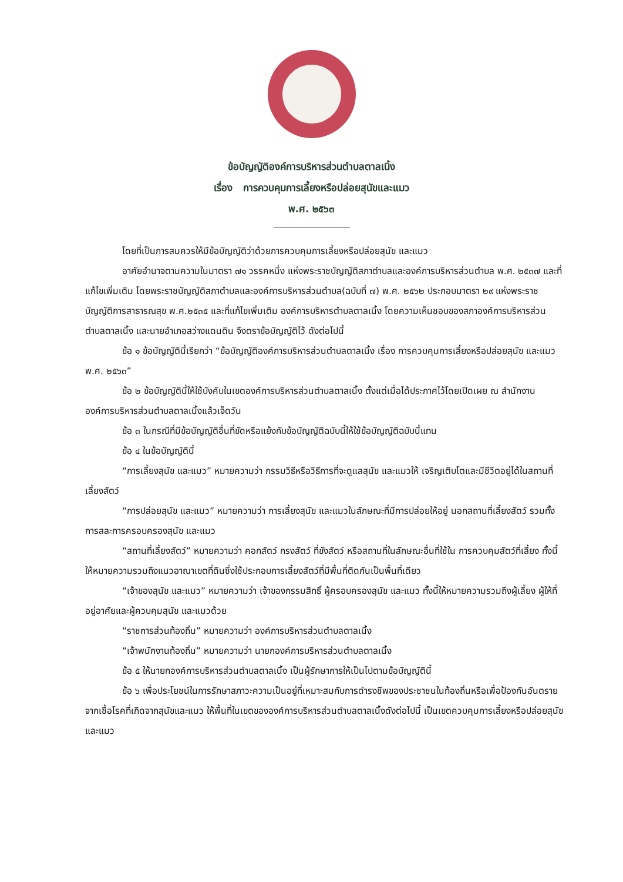ข้อบัญญัติองค์การบริหารส่วนตำบลตาลเนิ้ง
เรื่อง การควบคุมการเลี้ยงหรือปล่อยสุนัขและแมว
พ.ศ. ๒๕๖๓
โดยที่เป็นการสมควรให้มีข้อบัญญัติว่าด้วยการควบคุมการเลี้ยงหรือปล่อยสุนัข และแมว
อาศัยอำนาจตามความในมาตรา ๗๑ วรรคหนึ่ง แห่งพระราชบัญญัติสภาตำบลและองค์การบริหารส่วนตำบล พ.ศ. ๒๕๓๗ และที่แก้ไขเพิ่มเติม โดยพระราชบัญญัติสภาตำบลและองค์การบริหารส่วนตำบล(ฉบับที่ ๗) พ.ศ. ๒๕๖๒ ประกอบมาตรา ๒๙ แห่งพระราชบัญญัติการสาธารณสุข พ.ศ.๒๕๓๕ และที่แก้ไขเพิ่มเติม องค์การบริหารตำบลตาลเนิ้ง โดยความเห็นชอบของสภาองค์การบริหารส่วนตำบลตาลเนิ้ง และนายอำเภอสว่างแดนดิน จึงตราข้อบัญญัติไว้ ดังต่อไปนี้
ข้อ ๑ ข้อบัญญัตินี้เรียกว่า “ข้อบัญญัติองค์การบริหารส่วนตำบลตาลเนิ้ง เรื่อง การควบคุมการเลี้ยงหรือปล่อยสุนัข และแมว พ.ศ. ๒๕๖๓”
ข้อ ๒ ข้อบัญญัตินี้ให้ใช้บังคับในเขตองค์การบริหารส่วนตำบลตาลเนิ้ง ตั้งแต่เมื่อได้ประกาศไว้โดยเปิดเผย ณ สำนักงานองค์การบริหารส่วนตำบลตาลเนิ้งแล้วเจ็ดวัน
ข้อ ๓ ในกรณีที่มีข้อบัญญัติอื่นที่ขัดหรือแย้งกับข้อบัญญัติฉบับนี้ให้ใช้ข้อบัญญัติฉบับนี้แทน
ข้อ ๔ ในข้อบัญญัตินี้
“การเลี้ยงสุนัข และแมว” หมายความว่า กรรมวิธีหรือวิธีการที่จะดูแลสุนัข และแมวให้ เจริญเติบโตและมีชีวิตอยู่ได้ในสถานที่เลี้ยงสัตว์
“การปล่อยสุนัข และแมว” หมายความว่า การเลี้ยงสุนัข และแมวในลักษณะที่มีการปล่อยให้อยู่ นอกสถานที่เลี้ยงสัตว์ รวมทั้งการสละการครอบครองสุนัข และแมว
“สถานที่เลี้ยงสัตว์” หมายความว่า คอกสัตว์ กรงสัตว์ ที่ขังสัตว์ หรือสถานที่ในลักษณะอื่นที่ใช้ใน การควบคุมสัตว์ที่เลี้ยง ทั้งนี้ให้หมายความรวมถึงแนวอาณาเขตที่ดินซึ่งใช้ประกอบการเลี้ยงสัตว์ที่มีพื้นที่ติดกันเป็นพื้นที่เดียว
“เจ้าของสุนัข และแมว” หมายความว่า เจ้าของกรรมสิทธิ์ ผู้ครอบครองสุนัข และแมว ทั้งนี้ให้หมายความรวมถึงผู้เลี้ยง ผู้ให้ที่อยู่อาศัยและผู้ควบคุมสุนัข และแมวด้วย
“ราชการส่วนท้องถิ่น” หมายความว่า องค์การบริหารส่วนตำบลตาลเนิ้ง
“เจ้าพนักงานท้องถิ่น” หมายความว่า นายกองค์การบริหารส่วนตำบลตาลเนิ้ง
ข้อ ๕ ให้นายกองค์การบริหารส่วนตำบลตาลเนิ้ง เป็นผู้รักษาการให้เป็นไปตามข้อบัญญัตินี้
ข้อ ๖ เพื่อประโยชน์ในการรักษาสภาวะความเป็นอยู่ที่เหมาะสมกับการดำรงชีพของประชาชนในท้องถิ่นหรือเพื่อป้องกันอันตรายจากเชื้อโรคที่เกิดจากสุนัขและแมว ให้พื้นที่ในเขตขององค์การบริหารส่วนตำบลตาลเนิ้งดังต่อไปนี้ เป็นเขตควบคุมการเลี้ยงหรือปล่อยสุนัข และแมว